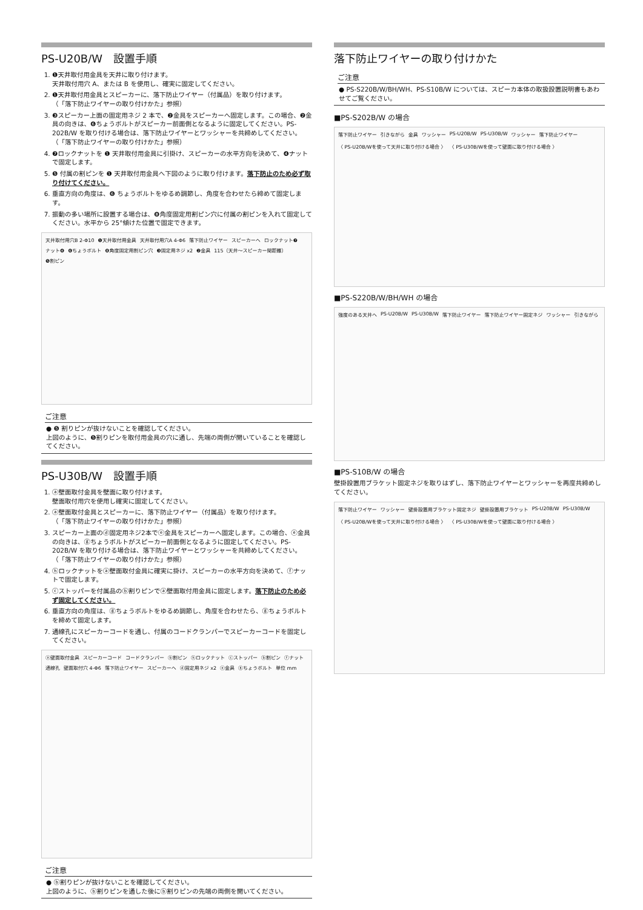PS-U20B/W　設置手順
1. ❶天井取付用金具を天井に取り付けます。
天井取付用穴 A、または B を使用し、確実に固定してください。
2. ❶天井取付用金具とスピーカーに、落下防止ワイヤー（付属品）を取り付けます。
（「落下防止ワイヤーの取り付けかた」参照）
3. ❸スピーカー上面の固定用ネジ 2 本で、❷金具をスピーカーへ固定します。この場合、❷金具の向きは、❻ちょうボルトがスピーカー前面側となるように固定してください。PS-202B/W を取り付ける場合は、落下防止ワイヤーとワッシャーを共締めしてください。（「落下防止ワイヤーの取り付けかた」参照）
4. ❼ロックナットを ❶ 天井取付用金具に引掛け、スピーカーの水平方向を決めて、❹ナットで固定します。
5. ❺ 付属の割ピンを ❶ 天井取付用金具へ下図のように取り付けます。落下防止のため必ず取り付けてください。
6. 垂直方向の角度は、❻ ちょうボルトをゆるめ調節し、角度を合わせたら締めて固定します。
7. 振動の多い場所に設置する場合は、❽角度固定用割ピン穴に付属の割ピンを入れて固定してください。水平から 25°傾けた位置で固定できます。
天井取付用穴B 2-Φ10 ❶天井取付用金具 天井取付用穴A 4-Φ6 落下防止ワイヤー スピーカーへ ロックナット❼ ナット❹ ❻ちょうボルト ❽角度固定用割ピン穴 ❸固定用ネジ x2 ❷金具 115（天井～スピーカー間距離） ❺割ピン
ご注意
● ❺ 割りピンが抜けないことを確認してください。
上図のように、❺割りピンを取付用金具の穴に通し、先端の両側が開いていることを確認してください。
PS-U30B/W　設置手順
1. ⓐ壁面取付金具を壁面に取り付けます。
壁面取付用穴を使用し確実に固定してください。
2. ⓐ壁面取付金具とスピーカーに、落下防止ワイヤー（付属品）を取り付けます。
（「落下防止ワイヤーの取り付けかた」参照）
3. スピーカー上面のⓓ固定用ネジ2本でⓔ金具をスピーカーへ固定します。この場合、ⓔ金具の向きは、ⓖちょうボルトがスピーカー前面側となるように固定してください。PS-202B/W を取り付ける場合は、落下防止ワイヤーとワッシャーを共締めしてください。（「落下防止ワイヤーの取り付けかた」参照）
4. ⓗロックナットをⓐ壁面取付金具に確実に掛け、スピーカーの水平方向を決めて、ⓕナットで固定します。
5. ⓒストッパーを付属品のⓑ割りピンでⓐ壁面取付用金具に固定します。落下防止のため必ず固定してください。
6. 垂直方向の角度は、ⓖちょうボルトをゆるめ調節し、角度を合わせたら、ⓖちょうボルトを締めて固定します。
7. 通線孔にスピーカーコードを通し、付属のコードクランパーでスピーカーコードを固定してください。
ⓐ壁面取付金具 スピーカーコード コードクランパー ⓑ割ピン ⓗロックナット ⓒストッパー ⓑ割ピン ⓕナット 通線孔 壁面取付穴 4-Φ6 落下防止ワイヤー スピーカーへ ⓓ固定用ネジ x2 ⓔ金具 ⓖちょうボルト 単位 mm
ご注意
● ⓑ割りピンが抜けないことを確認してください。
上図のように、ⓑ割りピンを通した後にⓑ割りピンの先端の両側を開いてください。
落下防止ワイヤーの取り付けかた
ご注意
● PS-S220B/W/BH/WH、PS-S10B/W については、スピーカ本体の取扱設置説明書もあわせてご覧ください。
■PS-S202B/W の場合
落下防止ワイヤー 引きながら 金具 ワッシャー PS-U20B/W PS-U30B/W ワッシャー 落下防止ワイヤー 〈 PS-U20B/Wを使って天井に取り付ける場合 〉 〈 PS-U30B/Wを使って壁面に取り付ける場合 〉
■PS-S220B/W/BH/WH の場合
強度のある天井へ PS-U20B/W PS-U30B/W 落下防止ワイヤー 落下防止ワイヤー固定ネジ ワッシャー 引きながら
■PS-S10B/W の場合
壁掛設置用ブラケット固定ネジを取りはずし、落下防止ワイヤーとワッシャーを再度共締めしてください。
落下防止ワイヤー ワッシャー 壁掛設置用ブラケット固定ネジ 壁掛設置用ブラケット PS-U20B/W PS-U30B/W 〈 PS-U20B/Wを使って天井に取り付ける場合 〉 〈 PS-U30B/Wを使って壁面に取り付ける場合 〉